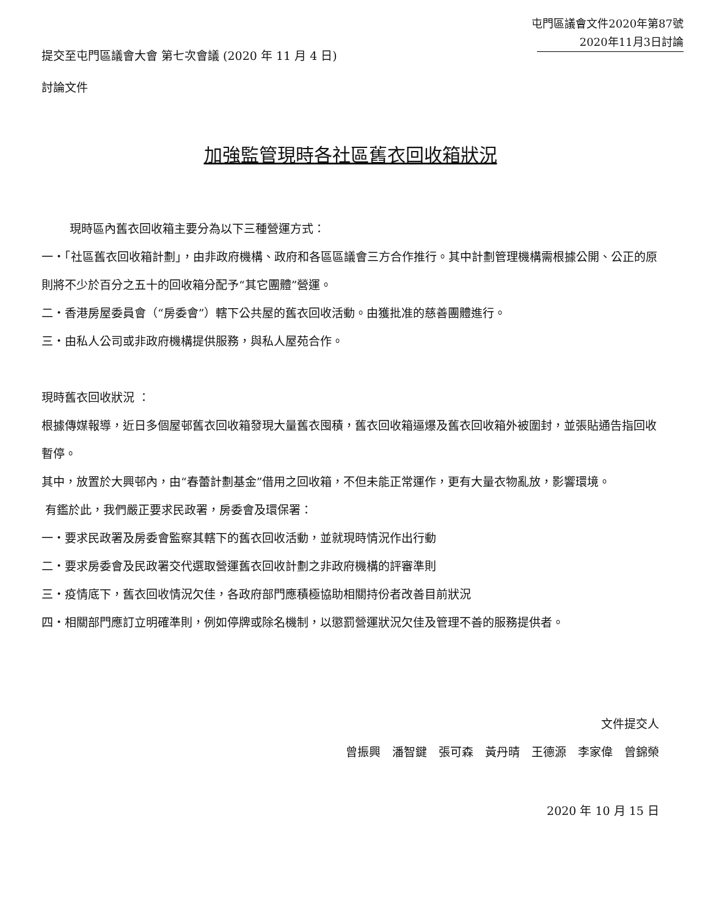屯門區議會文件2020年第87號
2020年11月3日討論
提交至屯門區議會大會 第七次會議 (2020 年 11 月 4 日)
討論文件
加強監管現時各社區舊衣回收箱狀況
現時區內舊衣回收箱主要分為以下三種營運方式：
一‧「社區舊衣回收箱計劃」，由非政府機構、政府和各區區議會三方合作推行。其中計劃管理機構需根據公開、公正的原則將不少於百分之五十的回收箱分配予“其它團體”營運。
二‧香港房屋委員會（“房委會”）轄下公共屋的舊衣回收活動。由獲批准的慈善團體進行。
三‧由私人公司或非政府機構提供服務，與私人屋苑合作。
現時舊衣回收狀況 ：
根據傳媒報導，近日多個屋邨舊衣回收箱發現大量舊衣囤積，舊衣回收箱逼爆及舊衣回收箱外被圍封，並張貼通告指回收暫停。
其中，放置於大興邨內，由“春蕾計劃基金”借用之回收箱，不但未能正常運作，更有大量衣物亂放，影響環境。
有鑑於此，我們嚴正要求民政署，房委會及環保署：
一‧要求民政署及房委會監察其轄下的舊衣回收活動，並就現時情況作出行動
二‧要求房委會及民政署交代選取營運舊衣回收計劃之非政府機構的評審準則
三‧疫情底下，舊衣回收情況欠佳，各政府部門應積極協助相關持份者改善目前狀況
四‧相關部門應訂立明確準則，例如停牌或除名機制，以懲罰營運狀況欠佳及管理不善的服務提供者。
文件提交人
曾振興　潘智鍵　張可森　黃丹晴　王德源　李家偉　曾錦榮
2020 年 10 月 15 日